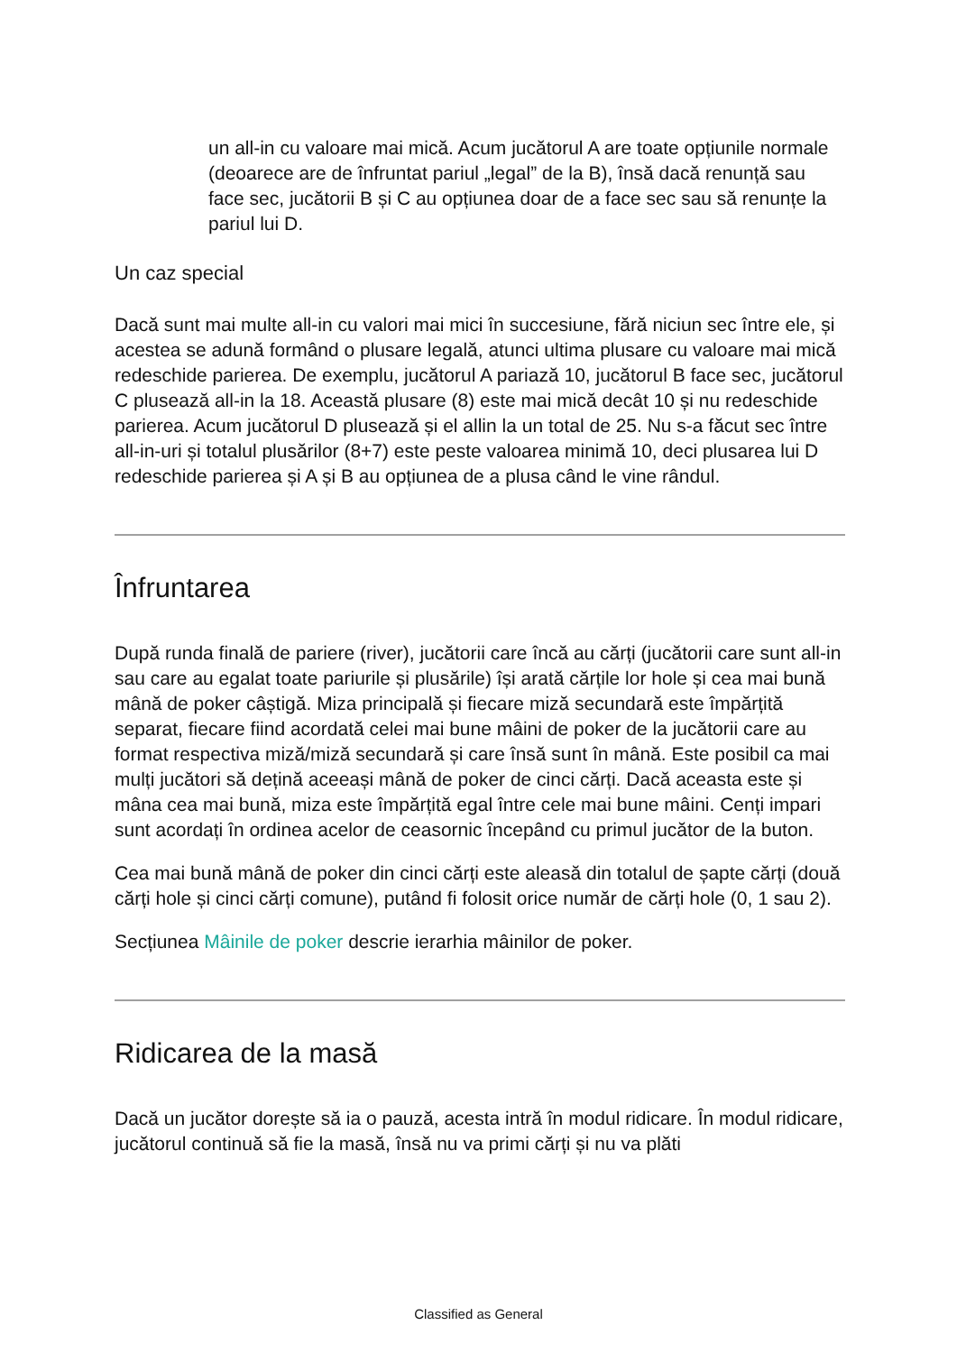un all-in cu valoare mai mică. Acum jucătorul A are toate opțiunile normale (deoarece are de înfruntat pariul „legal” de la B), însă dacă renunță sau face sec, jucătorii B și C au opțiunea doar de a face sec sau să renunțe la pariul lui D.
Un caz special
Dacă sunt mai multe all-in cu valori mai mici în succesiune, fără niciun sec între ele, și acestea se adună formând o plusare legală, atunci ultima plusare cu valoare mai mică redeschide parierea. De exemplu, jucătorul A pariază 10, jucătorul B face sec, jucătorul C plusează all-in la 18. Această plusare (8) este mai mică decât 10 și nu redeschide parierea. Acum jucătorul D plusează și el allin la un total de 25. Nu s-a făcut sec între all-in-uri și totalul plusărilor (8+7) este peste valoarea minimă 10, deci plusarea lui D redeschide parierea și A și B au opțiunea de a plusa când le vine rândul.
Înfruntarea
După runda finală de pariere (river), jucătorii care încă au cărți (jucătorii care sunt all-in sau care au egalat toate pariurile și plusările) își arată cărțile lor hole și cea mai bună mână de poker câștigă. Miza principală și fiecare miză secundară este împărțită separat, fiecare fiind acordată celei mai bune mâini de poker de la jucătorii care au format respectiva miză/miză secundară și care însă sunt în mână. Este posibil ca mai mulți jucători să dețină aceeași mână de poker de cinci cărți. Dacă aceasta este și mâna cea mai bună, miza este împărțită egal între cele mai bune mâini. Cenți impari sunt acordați în ordinea acelor de ceasornic începând cu primul jucător de la buton.
Cea mai bună mână de poker din cinci cărți este aleasă din totalul de șapte cărți (două cărți hole și cinci cărți comune), putând fi folosit orice număr de cărți hole (0, 1 sau 2).
Secțiunea Mâinile de poker descrie ierarhia mâinilor de poker.
Ridicarea de la masă
Dacă un jucător dorește să ia o pauză, acesta intră în modul ridicare. În modul ridicare, jucătorul continuă să fie la masă, însă nu va primi cărți și nu va plăti
Classified as General